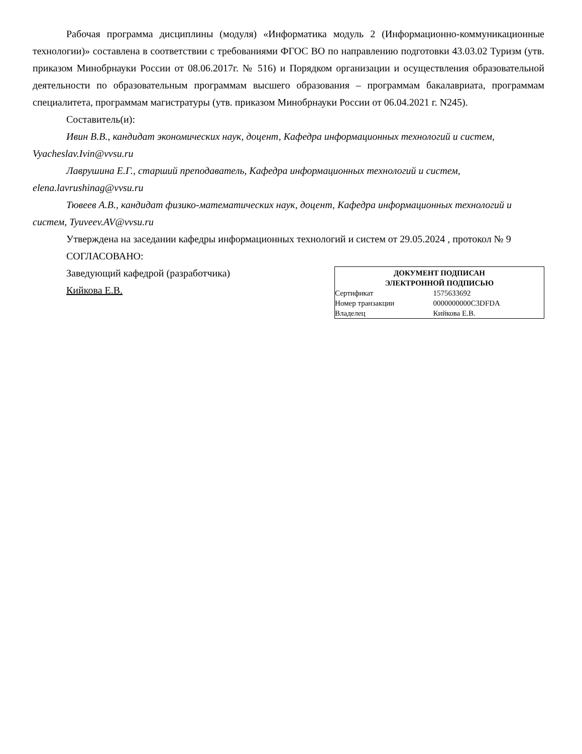Рабочая программа дисциплины (модуля) «Информатика модуль 2 (Информационно-коммуникационные технологии)» составлена в соответствии с требованиями ФГОС ВО по направлению подготовки 43.03.02 Туризм (утв. приказом Минобрнауки России от 08.06.2017г. № 516) и Порядком организации и осуществления образовательной деятельности по образовательным программам высшего образования – программам бакалавриата, программам специалитета, программам магистратуры (утв. приказом Минобрнауки России от 06.04.2021 г. N245).
Составитель(и):
Ивин В.В., кандидат экономических наук, доцент, Кафедра информационных технологий и систем, Vyacheslav.Ivin@vvsu.ru
Лаврушина Е.Г., старший преподаватель, Кафедра информационных технологий и систем, elena.lavrushinag@vvsu.ru
Тювеев А.В., кандидат физико-математических наук, доцент, Кафедра информационных технологий и систем, Tyuveev.AV@vvsu.ru
Утверждена на заседании кафедры информационных технологий и систем от 29.05.2024 , протокол № 9
СОГЛАСОВАНО:
Заведующий кафедрой (разработчика)
Кийкова Е.В.
| ДОКУМЕНТ ПОДПИСАН ЭЛЕКТРОННОЙ ПОДПИСЬЮ | |
| --- | --- |
| Сертификат | 1575633692 |
| Номер транзакции | 0000000000C3DFDA |
| Владелец | Кийкова Е.В. |